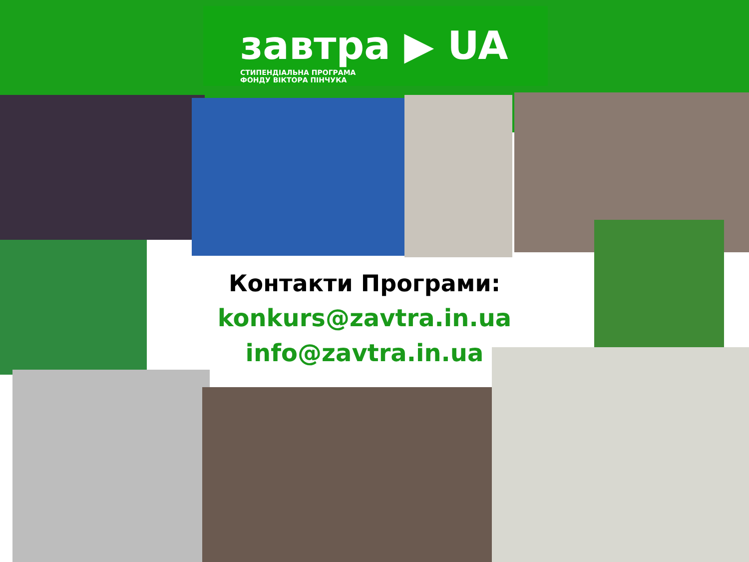завтра ▶ UA
СТИПЕНДІАЛЬНА ПРОГРАМА
ФОНДУ ВІКТОРА ПІНЧУКА
Контакти Програми:
konkurs@zavtra.in.ua
info@zavtra.in.ua